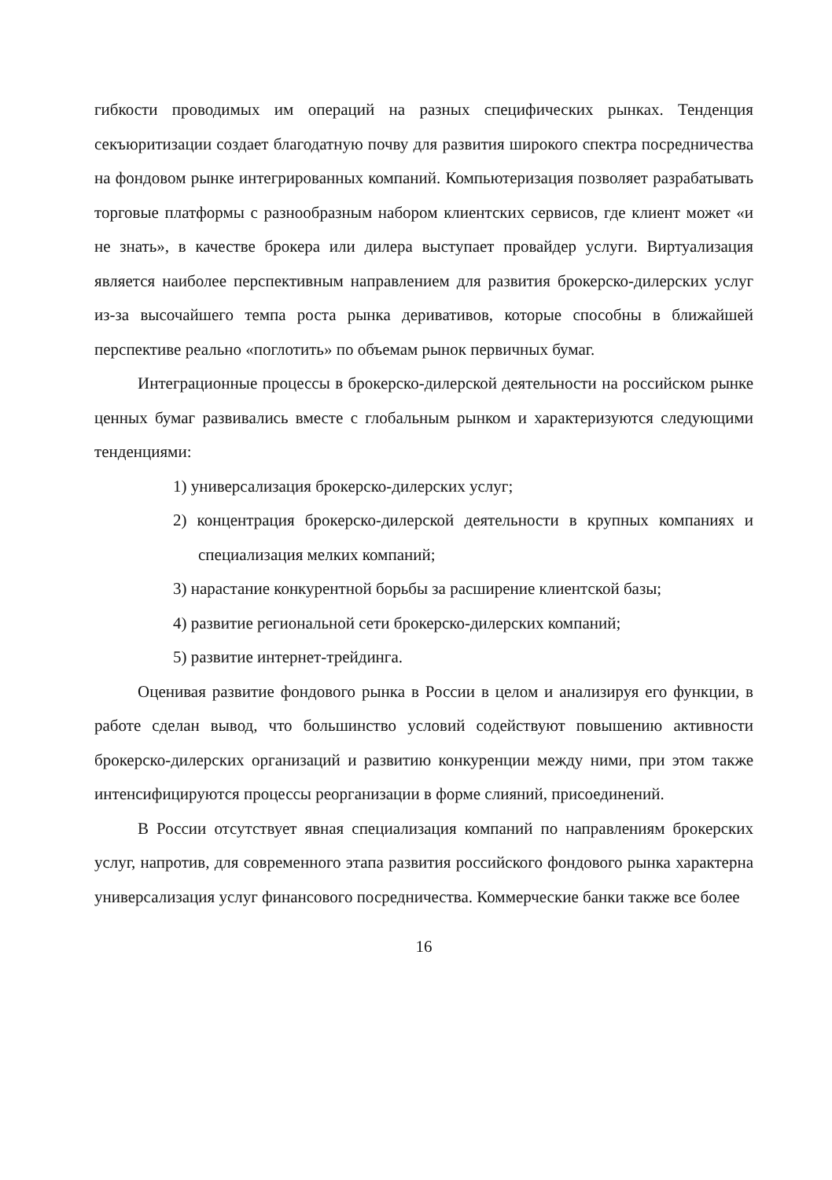гибкости проводимых им операций на разных специфических рынках. Тенденция секъюритизации создает благодатную почву для развития широкого спектра посредничества на фондовом рынке интегрированных компаний. Компьютеризация позволяет разрабатывать торговые платформы с разнообразным набором клиентских сервисов, где клиент может «и не знать», в качестве брокера или дилера выступает провайдер услуги. Виртуализация является наиболее перспективным направлением для развития брокерско-дилерских услуг из-за высочайшего темпа роста рынка деривативов, которые способны в ближайшей перспективе реально «поглотить» по объемам рынок первичных бумаг.
Интеграционные процессы в брокерско-дилерской деятельности на российском рынке ценных бумаг развивались вместе с глобальным рынком и характеризуются следующими тенденциями:
1) универсализация брокерско-дилерских услуг;
2) концентрация брокерско-дилерской деятельности в крупных компаниях и специализация мелких компаний;
3) нарастание конкурентной борьбы за расширение клиентской базы;
4) развитие региональной сети брокерско-дилерских компаний;
5) развитие интернет-трейдинга.
Оценивая развитие фондового рынка в России в целом и анализируя его функции, в работе сделан вывод, что большинство условий содействуют повышению активности брокерско-дилерских организаций и развитию конкуренции между ними, при этом также интенсифицируются процессы реорганизации в форме слияний, присоединений.
В России отсутствует явная специализация компаний по направлениям брокерских услуг, напротив, для современного этапа развития российского фондового рынка характерна универсализация услуг финансового посредничества. Коммерческие банки также все более
16